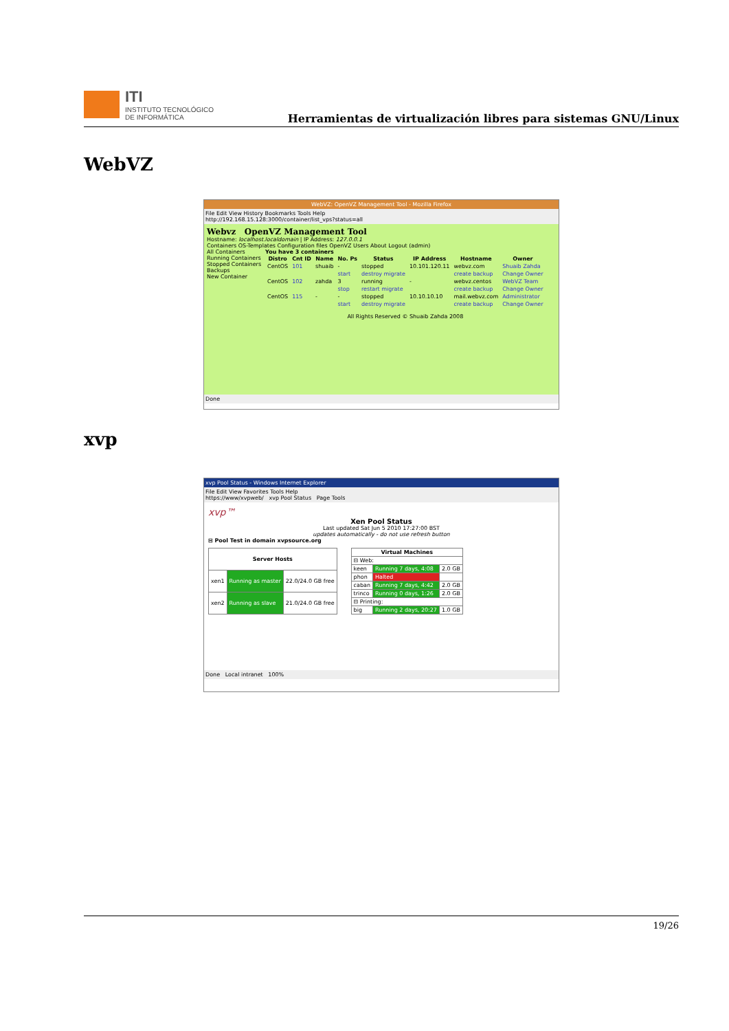ITI
INSTITUTO TECNOLÓGICO
DE INFORMÁTICA
Herramientas de virtualización libres para sistemas GNU/Linux
WebVZ
WebVZ: OpenVZ Management Tool - Mozilla Firefox
File Edit View History Bookmarks Tools Help
http://192.168.15.128:3000/container/list_vps?status=all
Webvz OpenVZ Management Tool
Hostname: localhost.localdomain | IP Address: 127.0.0.1
Containers OS-Templates Configuration files OpenVZ Users About Logout (admin)
All Containers
Running Containers
Stopped Containers
Backups
New Container
You have 3 containers
| Distro | Cnt ID | Name | No. Ps | Status | IP Address | Hostname | Owner |
| --- | --- | --- | --- | --- | --- | --- | --- |
| CentOS | 101 | shuaib | - | stopped | 10.101.120.11 | webvz.com | Shuaib Zahda |
| | | | start | destroy migrate | | create backup | Change Owner |
| CentOS | 102 | zahda | 3 | running | - | webvz.centos | WebVZ Team |
| | | | stop | restart migrate | | create backup | Change Owner |
| CentOS | 115 | - | - | stopped | 10.10.10.10 | mail.webvz.com | Administrator |
| | | | start | destroy migrate | | create backup | Change Owner |
All Rights Reserved © Shuaib Zahda 2008
Done
xvp
xvp Pool Status - Windows Internet Explorer
File Edit View Favorites Tools Help
https://www/xvpweb/ xvp Pool Status Page Tools
xvp™
Xen Pool Status
Last updated Sat Jun 5 2010 17:27:00 BST
updates automatically - do not use refresh button
⊟ Pool Test in domain xvpsource.org
| Server Hosts | | |
| --- | --- | --- |
| xen1 | Running as master | 22.0/24.0 GB free |
| xen2 | Running as slave | 21.0/24.0 GB free |
| Virtual Machines | | |
| --- | --- | --- |
| ⊟ Web: | | |
| keen | Running 7 days, 4:08 | 2.0 GB |
| phon | Halted | |
| caban | Running 7 days, 4:42 | 2.0 GB |
| trinco | Running 0 days, 1:26 | 2.0 GB |
| ⊟ Printing: | | |
| big | Running 2 days, 20:27 | 1.0 GB |
Done Local intranet 100%
19/26